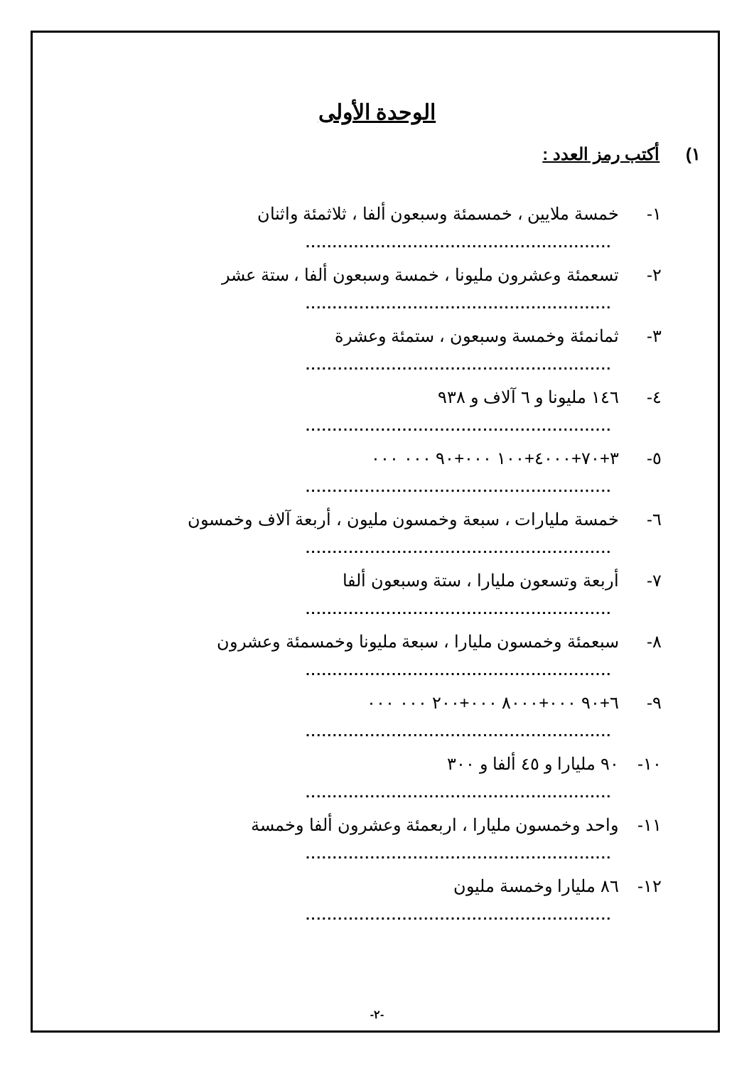الوحدة الأولى
١) أكتب رمز العدد :
١- خمسة ملايين ، خمسمئة وسبعون ألفا ، ثلاثمئة واثنان
.........................................................
٢- تسعمئة وعشرون مليونا ، خمسة وسبعون ألفا ، ستة عشر
.........................................................
٣- ثمانمئة وخمسة وسبعون ، ستمئة وعشرة
.........................................................
٤- ١٤٦ مليونا و ٦ آلاف و ٩٣٨
.........................................................
٥- ٣+٧٠+٤٠٠٠+١٠٠ ٠٠٠+٩٠ ٠٠٠ ٠٠٠
.........................................................
٦- خمسة مليارات ، سبعة وخمسون مليون ، أربعة آلاف وخمسون
.........................................................
٧- أربعة وتسعون مليارا ، ستة وسبعون ألفا
.........................................................
٨- سبعمئة وخمسون مليارا ، سبعة مليونا وخمسمئة وعشرون
.........................................................
٩- ٦+٩٠ ٠٠٠+٨٠٠٠ ٠٠٠+٢٠٠ ٠٠٠ ٠٠٠
.........................................................
١٠- ٩٠ مليارا و ٤٥ ألفا و ٣٠٠
.........................................................
١١- واحد وخمسون مليارا ، اربعمئة وعشرون ألفا وخمسة
.........................................................
١٢- ٨٦ مليارا وخمسة مليون
.........................................................
-٢-